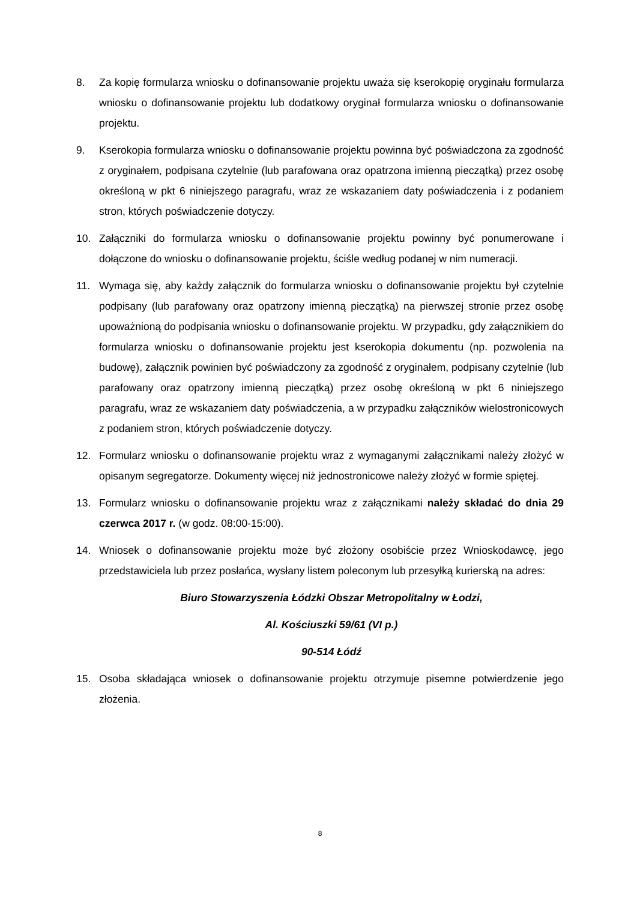8. Za kopię formularza wniosku o dofinansowanie projektu uważa się kserokopię oryginału formularza wniosku o dofinansowanie projektu lub dodatkowy oryginał formularza wniosku o dofinansowanie projektu.
9. Kserokopia formularza wniosku o dofinansowanie projektu powinna być poświadczona za zgodność z oryginałem, podpisana czytelnie (lub parafowana oraz opatrzona imienną pieczątką) przez osobę określoną w pkt 6 niniejszego paragrafu, wraz ze wskazaniem daty poświadczenia i z podaniem stron, których poświadczenie dotyczy.
10. Załączniki do formularza wniosku o dofinansowanie projektu powinny być ponumerowane i dołączone do wniosku o dofinansowanie projektu, ściśle według podanej w nim numeracji.
11. Wymaga się, aby każdy załącznik do formularza wniosku o dofinansowanie projektu był czytelnie podpisany (lub parafowany oraz opatrzony imienną pieczątką) na pierwszej stronie przez osobę upoważnioną do podpisania wniosku o dofinansowanie projektu. W przypadku, gdy załącznikiem do formularza wniosku o dofinansowanie projektu jest kserokopia dokumentu (np. pozwolenia na budowę), załącznik powinien być poświadczony za zgodność z oryginałem, podpisany czytelnie (lub parafowany oraz opatrzony imienną pieczątką) przez osobę określoną w pkt 6 niniejszego paragrafu, wraz ze wskazaniem daty poświadczenia, a w przypadku załączników wielostronicowych z podaniem stron, których poświadczenie dotyczy.
12. Formularz wniosku o dofinansowanie projektu wraz z wymaganymi załącznikami należy złożyć w opisanym segregatorze. Dokumenty więcej niż jednostronicowe należy złożyć w formie spiętej.
13. Formularz wniosku o dofinansowanie projektu wraz z załącznikami należy składać do dnia 29 czerwca 2017 r. (w godz. 08:00-15:00).
14. Wniosek o dofinansowanie projektu może być złożony osobiście przez Wnioskodawcę, jego przedstawiciela lub przez posłańca, wysłany listem poleconym lub przesyłką kurierską na adres:
Biuro Stowarzyszenia Łódzki Obszar Metropolitalny w Łodzi,
Al. Kościuszki 59/61 (VI p.)
90-514 Łódź
15. Osoba składająca wniosek o dofinansowanie projektu otrzymuje pisemne potwierdzenie jego złożenia.
8